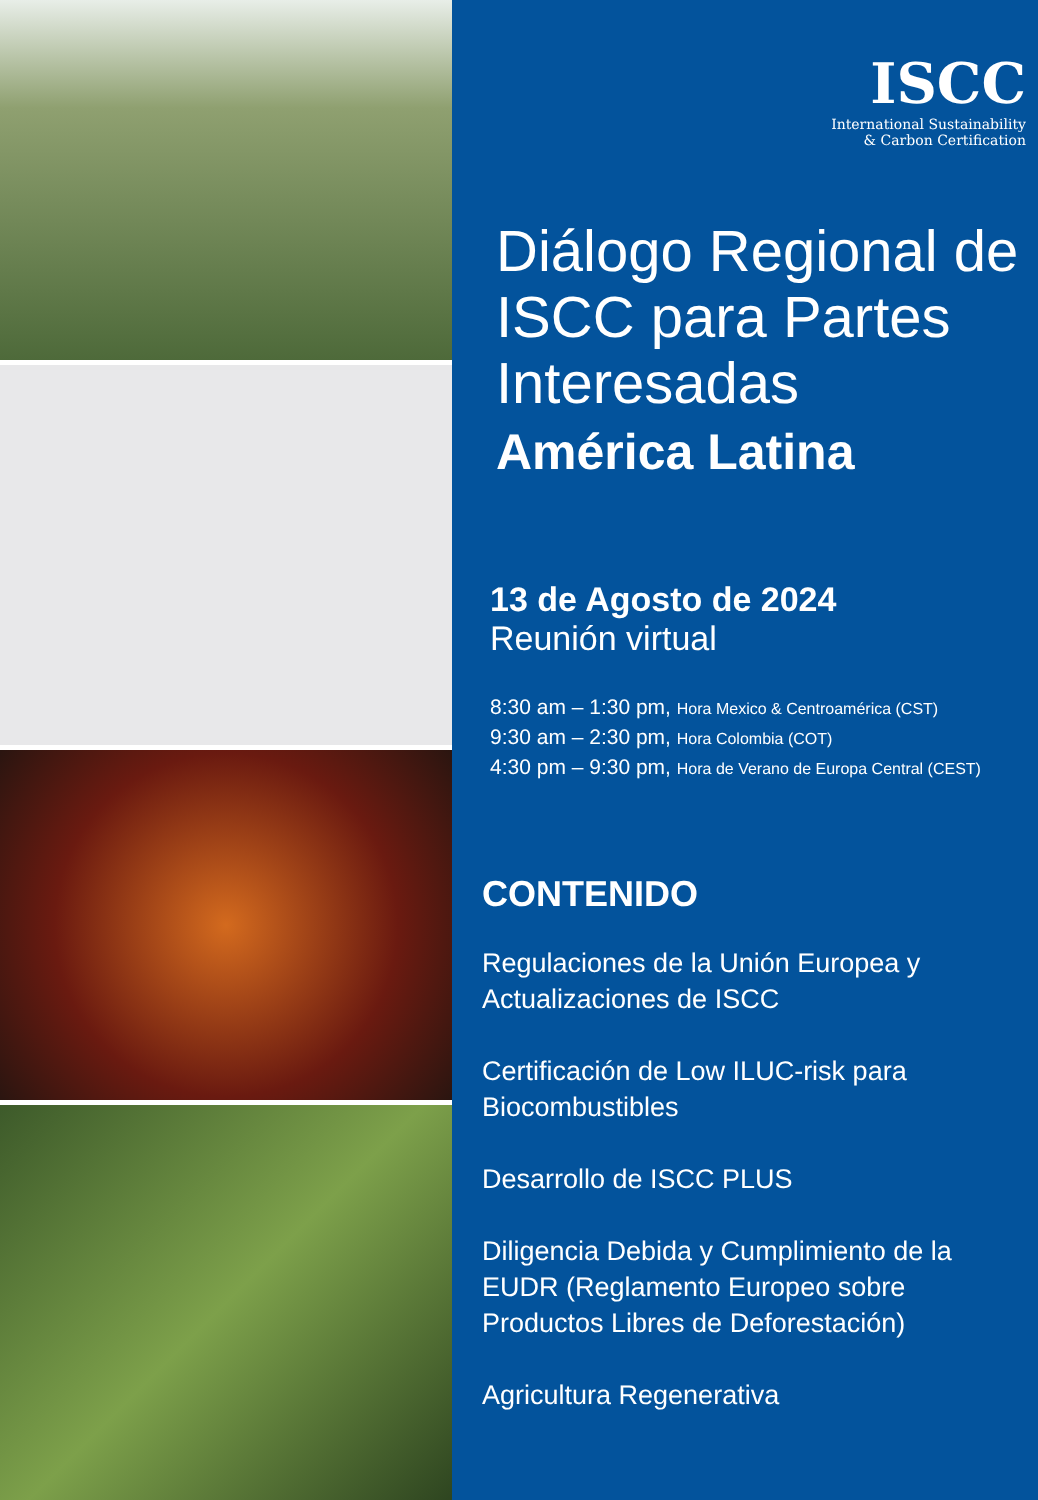ISCC
International Sustainability
& Carbon Certification
Diálogo Regional de ISCC para Partes Interesadas
América Latina
13 de Agosto de 2024
Reunión virtual
8:30 am – 1:30 pm, Hora Mexico & Centroamérica (CST)
9:30 am – 2:30 pm, Hora Colombia (COT)
4:30 pm – 9:30 pm, Hora de Verano de Europa Central (CEST)
CONTENIDO
Regulaciones de la Unión Europea y Actualizaciones de ISCC
Certificación de Low ILUC-risk para Biocombustibles
Desarrollo de ISCC PLUS
Diligencia Debida y Cumplimiento de la EUDR (Reglamento Europeo sobre Productos Libres de Deforestación)
Agricultura Regenerativa